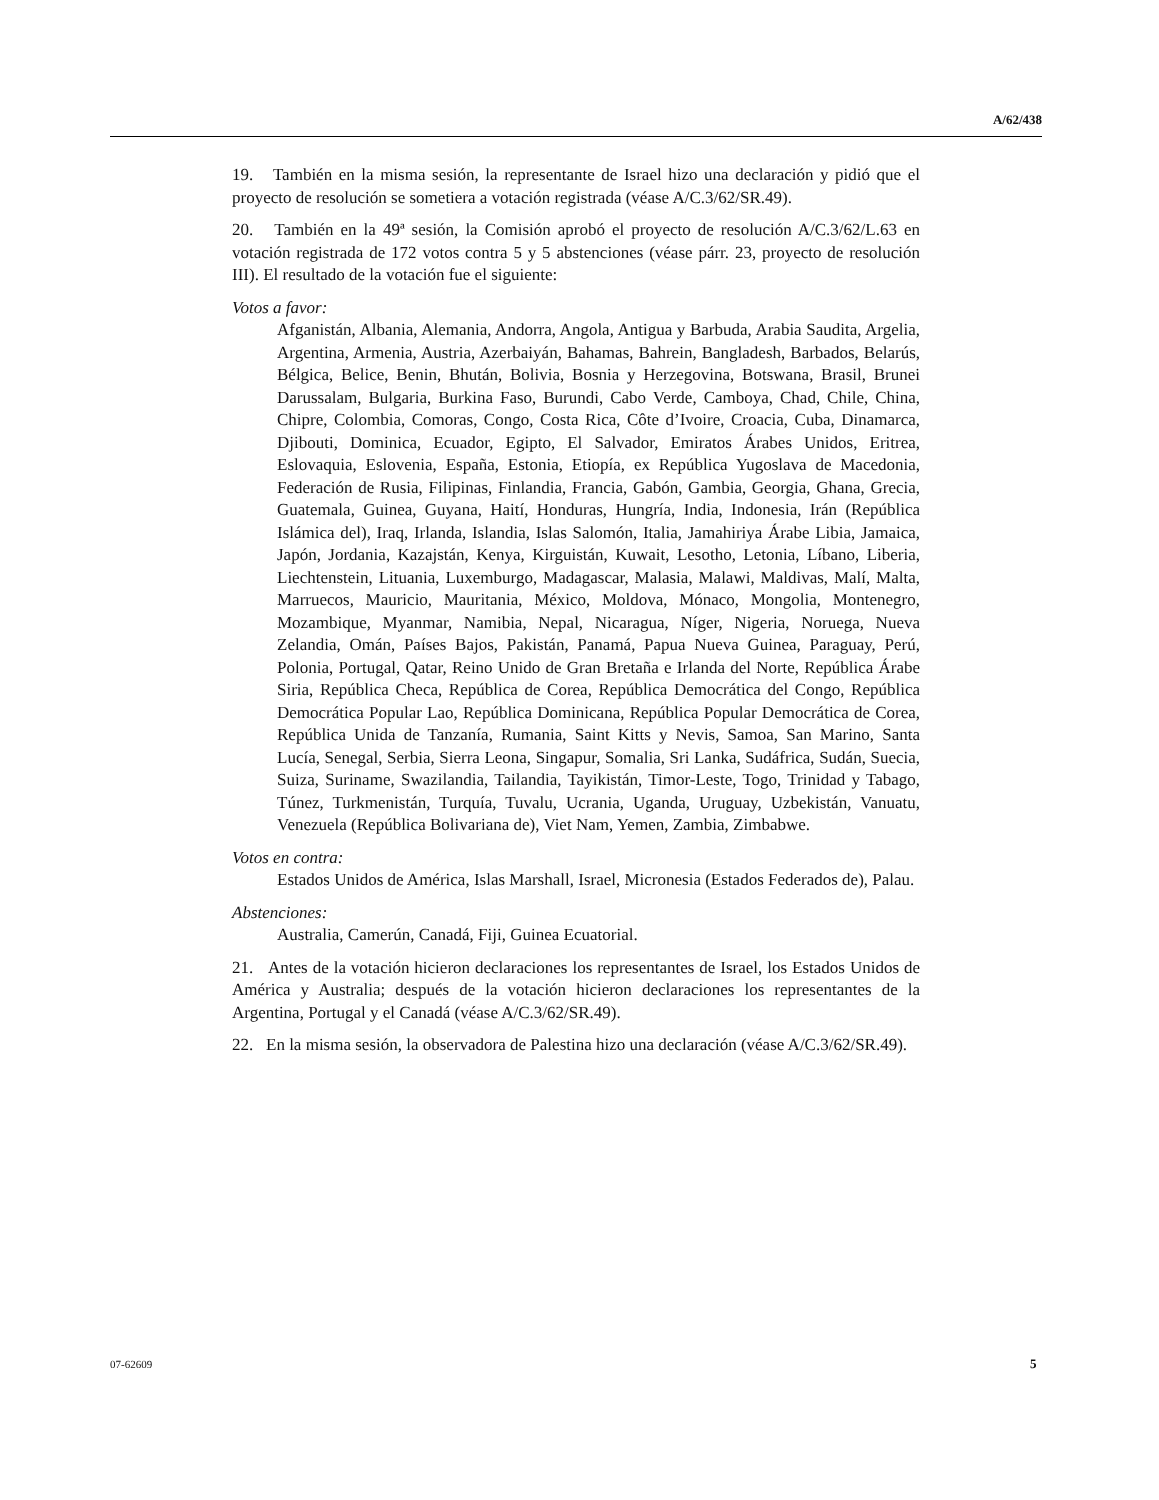A/62/438
19. También en la misma sesión, la representante de Israel hizo una declaración y pidió que el proyecto de resolución se sometiera a votación registrada (véase A/C.3/62/SR.49).
20. También en la 49ª sesión, la Comisión aprobó el proyecto de resolución A/C.3/62/L.63 en votación registrada de 172 votos contra 5 y 5 abstenciones (véase párr. 23, proyecto de resolución III). El resultado de la votación fue el siguiente:
Votos a favor:
Afganistán, Albania, Alemania, Andorra, Angola, Antigua y Barbuda, Arabia Saudita, Argelia, Argentina, Armenia, Austria, Azerbaiyán, Bahamas, Bahrein, Bangladesh, Barbados, Belarús, Bélgica, Belice, Benin, Bhután, Bolivia, Bosnia y Herzegovina, Botswana, Brasil, Brunei Darussalam, Bulgaria, Burkina Faso, Burundi, Cabo Verde, Camboya, Chad, Chile, China, Chipre, Colombia, Comoras, Congo, Costa Rica, Côte d’Ivoire, Croacia, Cuba, Dinamarca, Djibouti, Dominica, Ecuador, Egipto, El Salvador, Emiratos Árabes Unidos, Eritrea, Eslovaquia, Eslovenia, España, Estonia, Etiopía, ex República Yugoslava de Macedonia, Federación de Rusia, Filipinas, Finlandia, Francia, Gabón, Gambia, Georgia, Ghana, Grecia, Guatemala, Guinea, Guyana, Haití, Honduras, Hungría, India, Indonesia, Irán (República Islámica del), Iraq, Irlanda, Islandia, Islas Salomón, Italia, Jamahiriya Árabe Libia, Jamaica, Japón, Jordania, Kazajstán, Kenya, Kirguistán, Kuwait, Lesotho, Letonia, Líbano, Liberia, Liechtenstein, Lituania, Luxemburgo, Madagascar, Malasia, Malawi, Maldivas, Malí, Malta, Marruecos, Mauricio, Mauritania, México, Moldova, Mónaco, Mongolia, Montenegro, Mozambique, Myanmar, Namibia, Nepal, Nicaragua, Níger, Nigeria, Noruega, Nueva Zelandia, Omán, Países Bajos, Pakistán, Panamá, Papua Nueva Guinea, Paraguay, Perú, Polonia, Portugal, Qatar, Reino Unido de Gran Bretaña e Irlanda del Norte, República Árabe Siria, República Checa, República de Corea, República Democrática del Congo, República Democrática Popular Lao, República Dominicana, República Popular Democrática de Corea, República Unida de Tanzanía, Rumania, Saint Kitts y Nevis, Samoa, San Marino, Santa Lucía, Senegal, Serbia, Sierra Leona, Singapur, Somalia, Sri Lanka, Sudáfrica, Sudán, Suecia, Suiza, Suriname, Swazilandia, Tailandia, Tayikistán, Timor-Leste, Togo, Trinidad y Tabago, Túnez, Turkmenistán, Turquía, Tuvalu, Ucrania, Uganda, Uruguay, Uzbekistán, Vanuatu, Venezuela (República Bolivariana de), Viet Nam, Yemen, Zambia, Zimbabwe.
Votos en contra:
Estados Unidos de América, Islas Marshall, Israel, Micronesia (Estados Federados de), Palau.
Abstenciones:
Australia, Camerún, Canadá, Fiji, Guinea Ecuatorial.
21. Antes de la votación hicieron declaraciones los representantes de Israel, los Estados Unidos de América y Australia; después de la votación hicieron declaraciones los representantes de la Argentina, Portugal y el Canadá (véase A/C.3/62/SR.49).
22. En la misma sesión, la observadora de Palestina hizo una declaración (véase A/C.3/62/SR.49).
07-62609 5